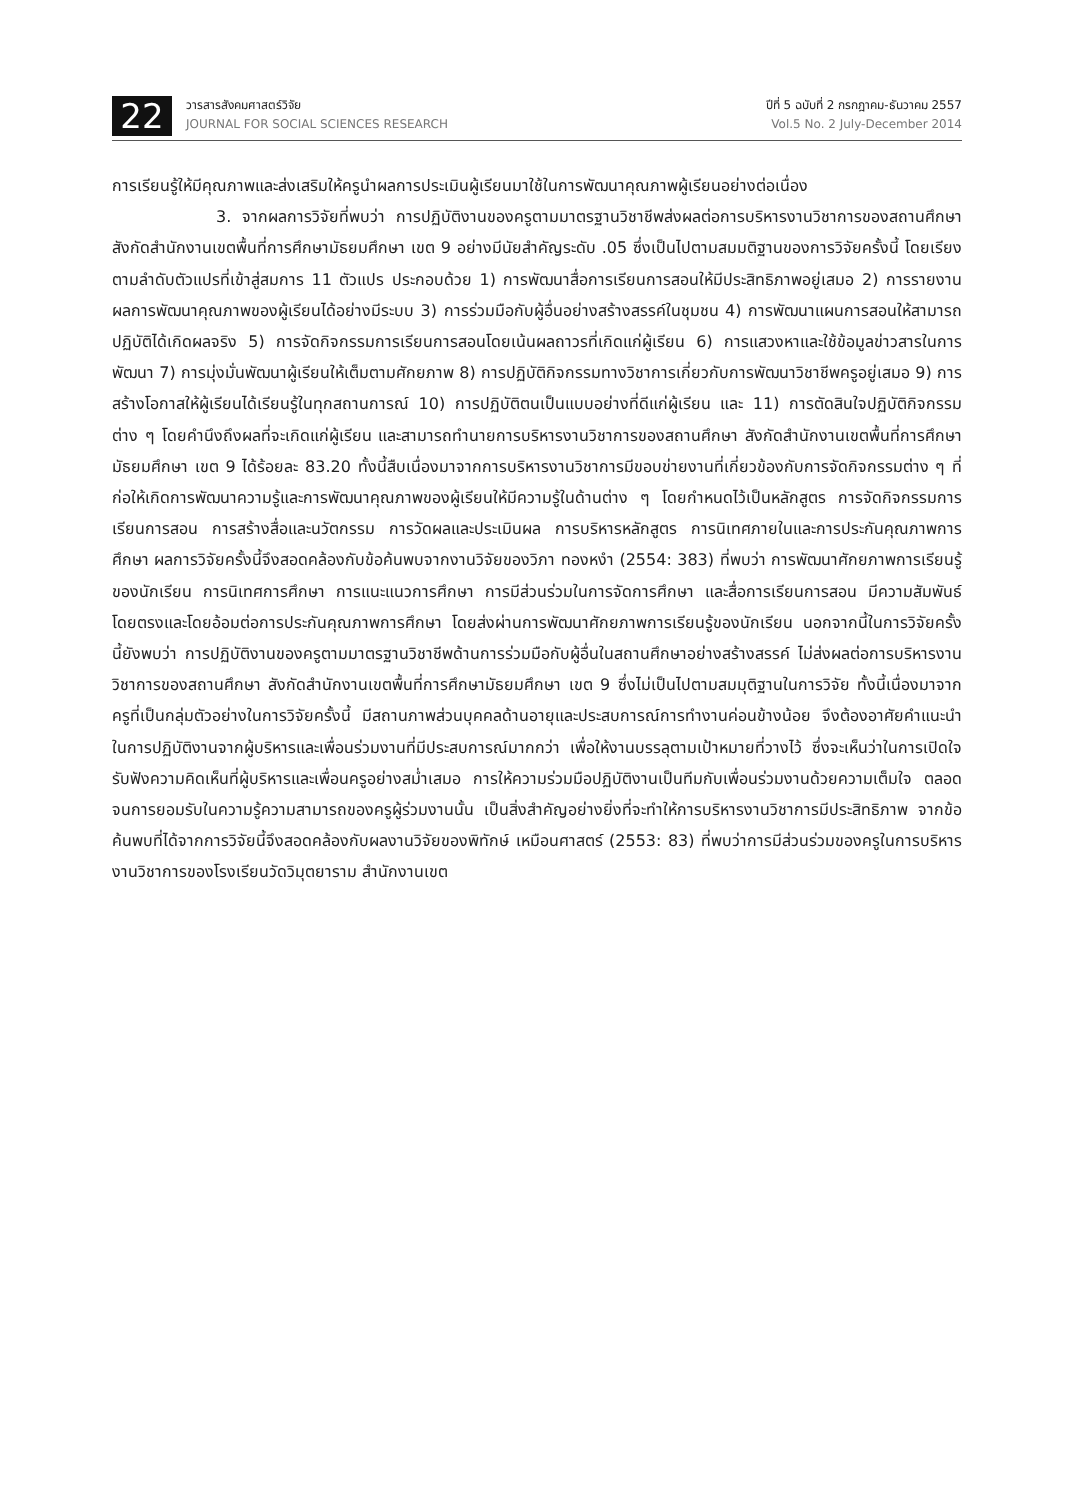22
วารสารสังคมศาสตร์วิจัย
JOURNAL FOR SOCIAL SCIENCES RESEARCH
ปีที่ 5 ฉบับที่ 2 กรกฎาคม-ธันวาคม 2557
Vol.5 No. 2 July-December 2014
การเรียนรู้ให้มีคุณภาพและส่งเสริมให้ครูนำผลการประเมินผู้เรียนมาใช้ในการพัฒนาคุณภาพผู้เรียนอย่างต่อเนื่อง
3. จากผลการวิจัยที่พบว่า การปฏิบัติงานของครูตามมาตรฐานวิชาชีพส่งผลต่อการบริหารงานวิชาการของสถานศึกษา สังกัดสำนักงานเขตพื้นที่การศึกษามัธยมศึกษา เขต 9 อย่างมีนัยสำคัญระดับ .05 ซึ่งเป็นไปตามสมมติฐานของการวิจัยครั้งนี้ โดยเรียงตามลำดับตัวแปรที่เข้าสู่สมการ 11 ตัวแปร ประกอบด้วย 1) การพัฒนาสื่อการเรียนการสอนให้มีประสิทธิภาพอยู่เสมอ 2) การรายงานผลการพัฒนาคุณภาพของผู้เรียนได้อย่างมีระบบ 3) การร่วมมือกับผู้อื่นอย่างสร้างสรรค์ในชุมชน 4) การพัฒนาแผนการสอนให้สามารถปฏิบัติได้เกิดผลจริง 5) การจัดกิจกรรมการเรียนการสอนโดยเน้นผลถาวรที่เกิดแก่ผู้เรียน 6) การแสวงหาและใช้ข้อมูลข่าวสารในการพัฒนา 7) การมุ่งมั่นพัฒนาผู้เรียนให้เต็มตามศักยภาพ 8) การปฏิบัติกิจกรรมทางวิชาการเกี่ยวกับการพัฒนาวิชาชีพครูอยู่เสมอ 9) การสร้างโอกาสให้ผู้เรียนได้เรียนรู้ในทุกสถานการณ์ 10) การปฏิบัติตนเป็นแบบอย่างที่ดีแก่ผู้เรียน และ 11) การตัดสินใจปฏิบัติกิจกรรมต่าง ๆ โดยคำนึงถึงผลที่จะเกิดแก่ผู้เรียน และสามารถทำนายการบริหารงานวิชาการของสถานศึกษา สังกัดสำนักงานเขตพื้นที่การศึกษามัธยมศึกษา เขต 9 ได้ร้อยละ 83.20 ทั้งนี้สืบเนื่องมาจากการบริหารงานวิชาการมีขอบข่ายงานที่เกี่ยวข้องกับการจัดกิจกรรมต่าง ๆ ที่ก่อให้เกิดการพัฒนาความรู้และการพัฒนาคุณภาพของผู้เรียนให้มีความรู้ในด้านต่าง ๆ โดยกำหนดไว้เป็นหลักสูตร การจัดกิจกรรมการเรียนการสอน การสร้างสื่อและนวัตกรรม การวัดผลและประเมินผล การบริหารหลักสูตร การนิเทศภายในและการประกันคุณภาพการศึกษา ผลการวิจัยครั้งนี้จึงสอดคล้องกับข้อค้นพบจากงานวิจัยของวิภา ทองหงำ (2554: 383) ที่พบว่า การพัฒนาศักยภาพการเรียนรู้ของนักเรียน การนิเทศการศึกษา การแนะแนวการศึกษา การมีส่วนร่วมในการจัดการศึกษา และสื่อการเรียนการสอน มีความสัมพันธ์โดยตรงและโดยอ้อมต่อการประกันคุณภาพการศึกษา โดยส่งผ่านการพัฒนาศักยภาพการเรียนรู้ของนักเรียน นอกจากนี้ในการวิจัยครั้งนี้ยังพบว่า การปฏิบัติงานของครูตามมาตรฐานวิชาชีพด้านการร่วมมือกับผู้อื่นในสถานศึกษาอย่างสร้างสรรค์ ไม่ส่งผลต่อการบริหารงานวิชาการของสถานศึกษา สังกัดสำนักงานเขตพื้นที่การศึกษามัธยมศึกษา เขต 9 ซึ่งไม่เป็นไปตามสมมุติฐานในการวิจัย ทั้งนี้เนื่องมาจากครูที่เป็นกลุ่มตัวอย่างในการวิจัยครั้งนี้ มีสถานภาพส่วนบุคคลด้านอายุและประสบการณ์การทำงานค่อนข้างน้อย จึงต้องอาศัยคำแนะนำในการปฏิบัติงานจากผู้บริหารและเพื่อนร่วมงานที่มีประสบการณ์มากกว่า เพื่อให้งานบรรลุตามเป้าหมายที่วางไว้ ซึ่งจะเห็นว่าในการเปิดใจรับฟังความคิดเห็นที่ผู้บริหารและเพื่อนครูอย่างสม่ำเสมอ การให้ความร่วมมือปฏิบัติงานเป็นทีมกับเพื่อนร่วมงานด้วยความเต็มใจ ตลอดจนการยอมรับในความรู้ความสามารถของครูผู้ร่วมงานนั้น เป็นสิ่งสำคัญอย่างยิ่งที่จะทำให้การบริหารงานวิชาการมีประสิทธิภาพ จากข้อค้นพบที่ได้จากการวิจัยนี้จึงสอดคล้องกับผลงานวิจัยของพิทักษ์ เหมือนศาสตร์ (2553: 83) ที่พบว่าการมีส่วนร่วมของครูในการบริหารงานวิชาการของโรงเรียนวัดวิมุตยาราม สำนักงานเขต